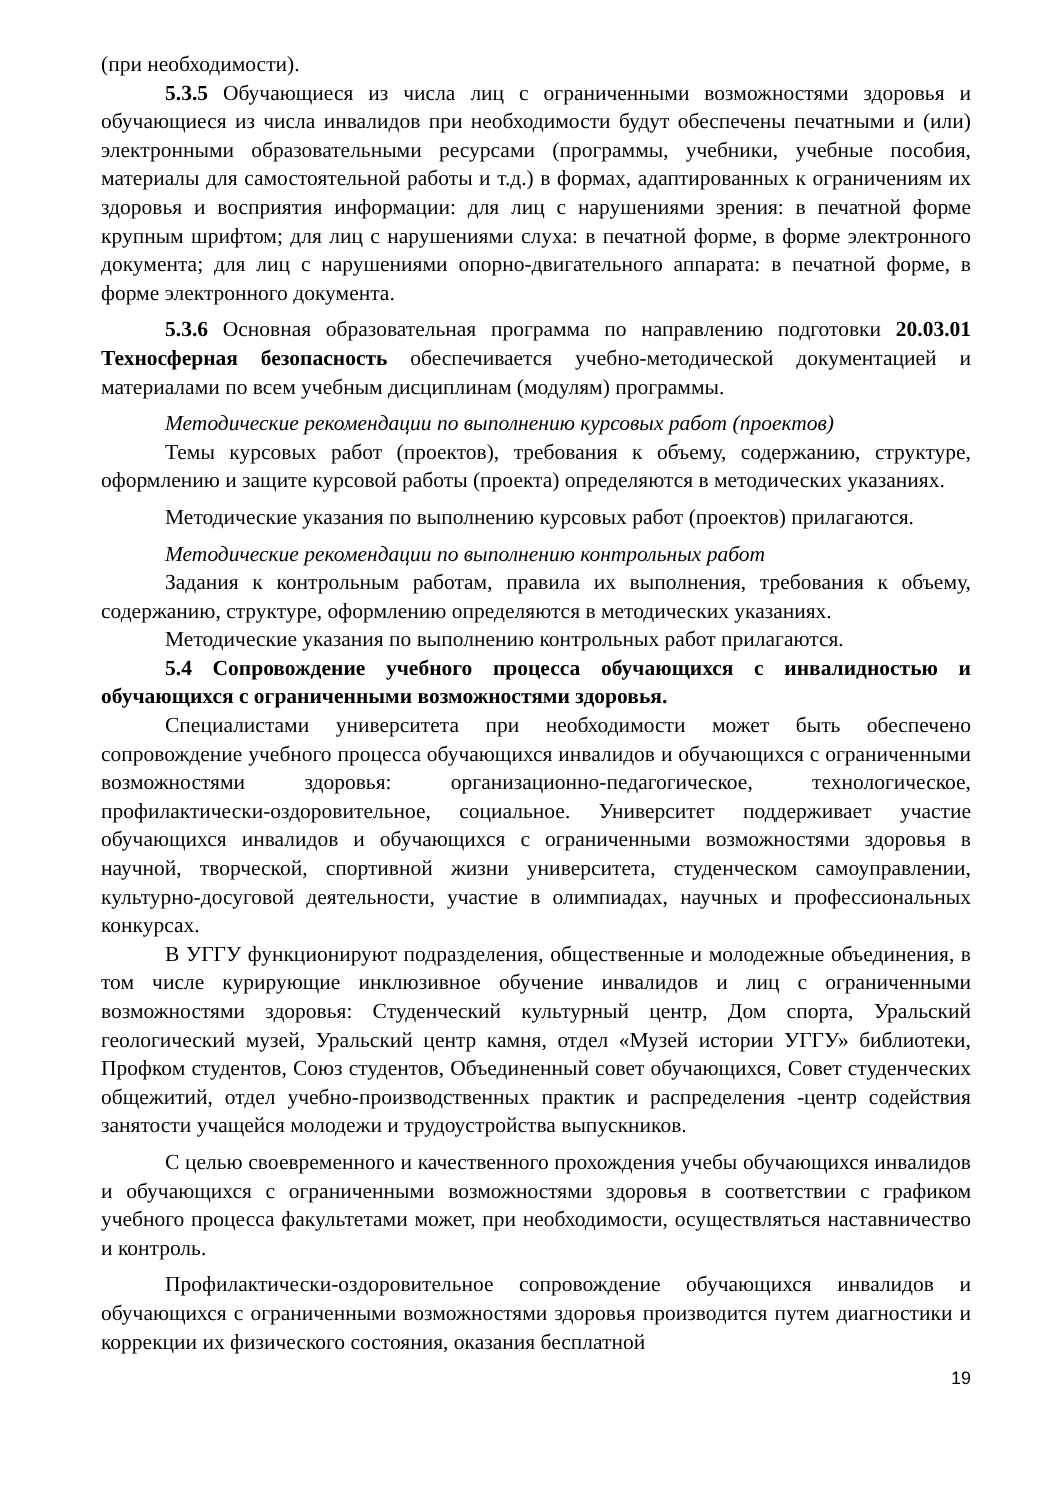(при необходимости).
5.3.5 Обучающиеся из числа лиц с ограниченными возможностями здоровья и обучающиеся из числа инвалидов при необходимости будут обеспечены печатными и (или) электронными образовательными ресурсами (программы, учебники, учебные пособия, материалы для самостоятельной работы и т.д.) в формах, адаптированных к ограничениям их здоровья и восприятия информации: для лиц с нарушениями зрения: в печатной форме крупным шрифтом; для лиц с нарушениями слуха: в печатной форме, в форме электронного документа; для лиц с нарушениями опорно-двигательного аппарата: в печатной форме, в форме электронного документа.
5.3.6 Основная образовательная программа по направлению подготовки 20.03.01 Техносферная безопасность обеспечивается учебно-методической документацией и материалами по всем учебным дисциплинам (модулям) программы.
Методические рекомендации по выполнению курсовых работ (проектов)
Темы курсовых работ (проектов), требования к объему, содержанию, структуре, оформлению и защите курсовой работы (проекта) определяются в методических указаниях.
Методические указания по выполнению курсовых работ (проектов) прилагаются.
Методические рекомендации по выполнению контрольных работ
Задания к контрольным работам, правила их выполнения, требования к объему, содержанию, структуре, оформлению определяются в методических указаниях.
Методические указания по выполнению контрольных работ прилагаются.
5.4 Сопровождение учебного процесса обучающихся с инвалидностью и обучающихся с ограниченными возможностями здоровья.
Специалистами университета при необходимости может быть обеспечено сопровождение учебного процесса обучающихся инвалидов и обучающихся с ограниченными возможностями здоровья: организационно-педагогическое, технологическое, профилактически-оздоровительное, социальное. Университет поддерживает участие обучающихся инвалидов и обучающихся с ограниченными возможностями здоровья в научной, творческой, спортивной жизни университета, студенческом самоуправлении, культурно-досуговой деятельности, участие в олимпиадах, научных и профессиональных конкурсах.
В УГГУ функционируют подразделения, общественные и молодежные объединения, в том числе курирующие инклюзивное обучение инвалидов и лиц с ограниченными возможностями здоровья: Студенческий культурный центр, Дом спорта, Уральский геологический музей, Уральский центр камня, отдел «Музей истории УГГУ» библиотеки, Профком студентов, Союз студентов, Объединенный совет обучающихся, Совет студенческих общежитий, отдел учебно-производственных практик и распределения -центр содействия занятости учащейся молодежи и трудоустройства выпускников.
С целью своевременного и качественного прохождения учебы обучающихся инвалидов и обучающихся с ограниченными возможностями здоровья в соответствии с графиком учебного процесса факультетами может, при необходимости, осуществляться наставничество и контроль.
Профилактически-оздоровительное сопровождение обучающихся инвалидов и обучающихся с ограниченными возможностями здоровья производится путем диагностики и коррекции их физического состояния, оказания бесплатной
19